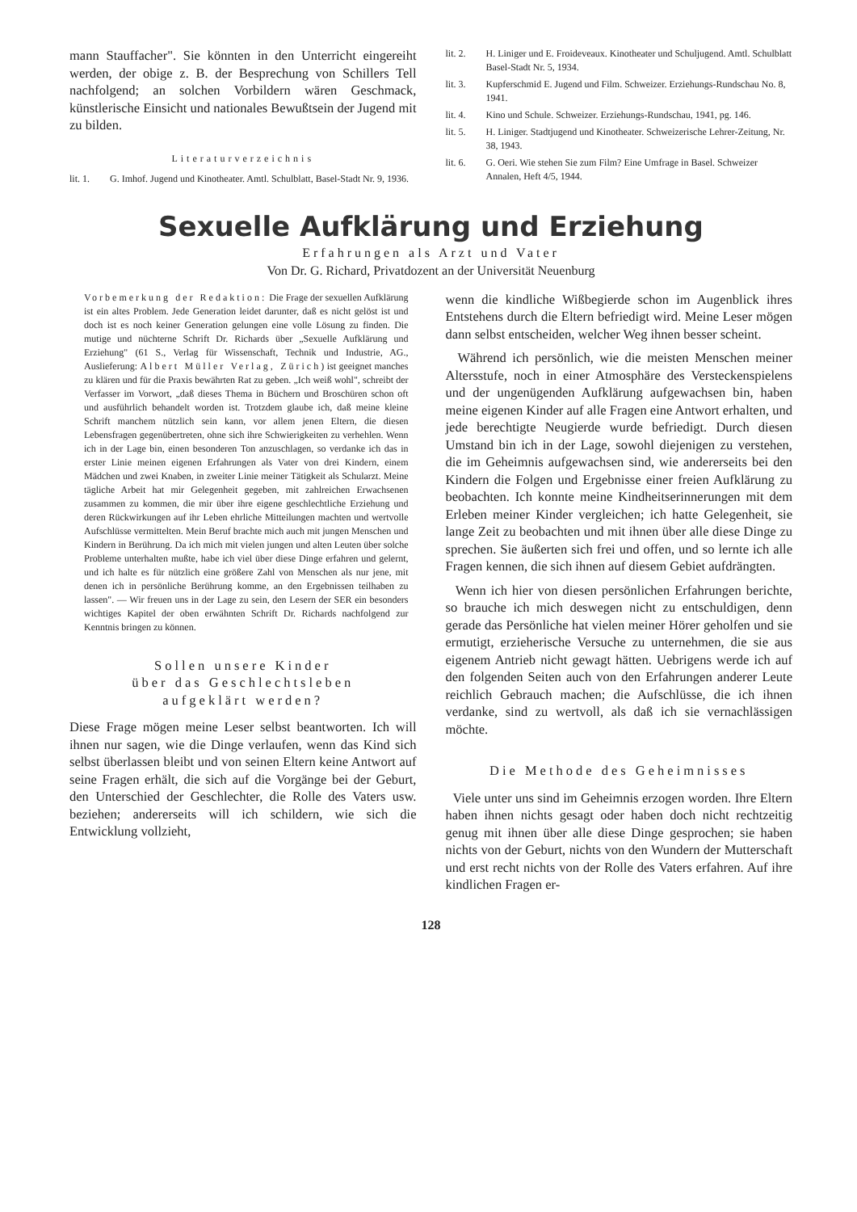mann Stauffacher". Sie könnten in den Unterricht eingereiht werden, der obige z. B. der Besprechung von Schillers Tell nachfolgend; an solchen Vorbildern wären Geschmack, künstlerische Einsicht und nationales Bewußtsein der Jugend mit zu bilden.
Literaturverzeichnis
lit. 1. G. Imhof. Jugend und Kinotheater. Amtl. Schulblatt, Basel-Stadt Nr. 9, 1936.
lit. 2. H. Liniger und E. Froideveaux. Kinotheater und Schuljugend. Amtl. Schulblatt Basel-Stadt Nr. 5, 1934.
lit. 3. Kupferschmid E. Jugend und Film. Schweizer. Erziehungs-Rundschau No. 8, 1941.
lit. 4. Kino und Schule. Schweizer. Erziehungs-Rundschau, 1941, pg. 146.
lit. 5. H. Liniger. Stadtjugend und Kinotheater. Schweizerische Lehrer-Zeitung, Nr. 38, 1943.
lit. 6. G. Oeri. Wie stehen Sie zum Film? Eine Umfrage in Basel. Schweizer Annalen, Heft 4/5, 1944.
Sexuelle Aufklärung und Erziehung
Erfahrungen als Arzt und Vater
Von Dr. G. Richard, Privatdozent an der Universität Neuenburg
Vorbemerkung der Redaktion: Die Frage der sexuellen Aufklärung ist ein altes Problem. Jede Generation leidet darunter, daß es nicht gelöst ist und doch ist es noch keiner Generation gelungen eine volle Lösung zu finden. Die mutige und nüchterne Schrift Dr. Richards über „Sexuelle Aufklärung und Erziehung" (61 S., Verlag für Wissenschaft, Technik und Industrie, AG., Auslieferung: Albert Müller Verlag, Zürich) ist geeignet manches zu klären und für die Praxis bewährten Rat zu geben. „Ich weiß wohl", schreibt der Verfasser im Vorwort, „daß dieses Thema in Büchern und Broschüren schon oft und ausführlich behandelt worden ist. Trotzdem glaube ich, daß meine kleine Schrift manchem nützlich sein kann, vor allem jenen Eltern, die diesen Lebensfragen gegenübertreten, ohne sich ihre Schwierigkeiten zu verhehlen. Wenn ich in der Lage bin, einen besonderen Ton anzuschlagen, so verdanke ich das in erster Linie meinen eigenen Erfahrungen als Vater von drei Kindern, einem Mädchen und zwei Knaben, in zweiter Linie meiner Tätigkeit als Schularzt. Meine tägliche Arbeit hat mir Gelegenheit gegeben, mit zahlreichen Erwachsenen zusammen zu kommen, die mir über ihre eigene geschlechtliche Erziehung und deren Rückwirkungen auf ihr Leben ehrliche Mitteilungen machten und wertvolle Aufschlüsse vermittelten. Mein Beruf brachte mich auch mit jungen Menschen und Kindern in Berührung. Da ich mich mit vielen jungen und alten Leuten über solche Probleme unterhalten mußte, habe ich viel über diese Dinge erfahren und gelernt, und ich halte es für nützlich eine größere Zahl von Menschen als nur jene, mit denen ich in persönliche Berührung komme, an den Ergebnissen teilhaben zu lassen". — Wir freuen uns in der Lage zu sein, den Lesern der SER ein besonders wichtiges Kapitel der oben erwähnten Schrift Dr. Richards nachfolgend zur Kenntnis bringen zu können.
Sollen unsere Kinder
über das Geschlechtsleben
aufgeklärt werden?
Diese Frage mögen meine Leser selbst beantworten. Ich will ihnen nur sagen, wie die Dinge verlaufen, wenn das Kind sich selbst überlassen bleibt und von seinen Eltern keine Antwort auf seine Fragen erhält, die sich auf die Vorgänge bei der Geburt, den Unterschied der Geschlechter, die Rolle des Vaters usw. beziehen; andererseits will ich schildern, wie sich die Entwicklung vollzieht,
wenn die kindliche Wißbegierde schon im Augenblick ihres Entstehens durch die Eltern befriedigt wird. Meine Leser mögen dann selbst entscheiden, welcher Weg ihnen besser scheint.
Während ich persönlich, wie die meisten Menschen meiner Altersstufe, noch in einer Atmosphäre des Versteckenspielens und der ungenügenden Aufklärung aufgewachsen bin, haben meine eigenen Kinder auf alle Fragen eine Antwort erhalten, und jede berechtigte Neugierde wurde befriedigt. Durch diesen Umstand bin ich in der Lage, sowohl diejenigen zu verstehen, die im Geheimnis aufgewachsen sind, wie andererseits bei den Kindern die Folgen und Ergebnisse einer freien Aufklärung zu beobachten. Ich konnte meine Kindheitserinnerungen mit dem Erleben meiner Kinder vergleichen; ich hatte Gelegenheit, sie lange Zeit zu beobachten und mit ihnen über alle diese Dinge zu sprechen. Sie äußerten sich frei und offen, und so lernte ich alle Fragen kennen, die sich ihnen auf diesem Gebiet aufdrängten.
Wenn ich hier von diesen persönlichen Erfahrungen berichte, so brauche ich mich deswegen nicht zu entschuldigen, denn gerade das Persönliche hat vielen meiner Hörer geholfen und sie ermutigt, erzieherische Versuche zu unternehmen, die sie aus eigenem Antrieb nicht gewagt hätten. Uebrigens werde ich auf den folgenden Seiten auch von den Erfahrungen anderer Leute reichlich Gebrauch machen; die Aufschlüsse, die ich ihnen verdanke, sind zu wertvoll, als daß ich sie vernachlässigen möchte.
Die Methode des Geheimnisses
Viele unter uns sind im Geheimnis erzogen worden. Ihre Eltern haben ihnen nichts gesagt oder haben doch nicht rechtzeitig genug mit ihnen über alle diese Dinge gesprochen; sie haben nichts von der Geburt, nichts von den Wundern der Mutterschaft und erst recht nichts von der Rolle des Vaters erfahren. Auf ihre kindlichen Fragen er-
128